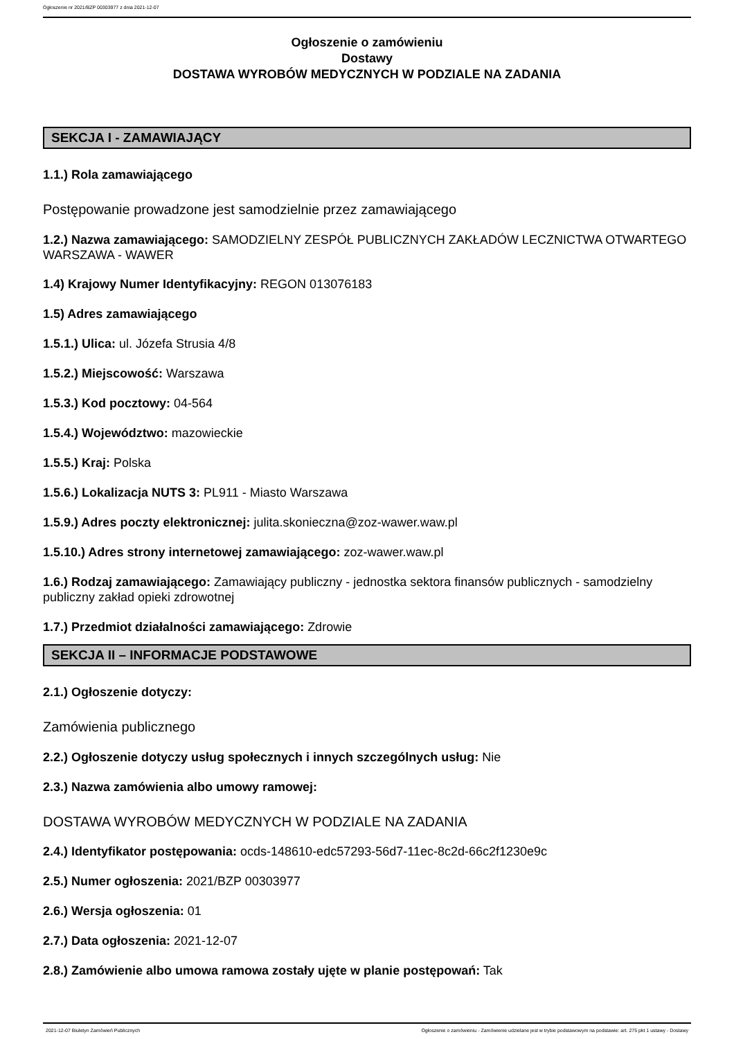Ogłoszenie nr 2021/BZP 00303977 z dnia 2021-12-07
Ogłoszenie o zamówieniu
Dostawy
DOSTAWA WYROBÓW MEDYCZNYCH W PODZIALE NA ZADANIA
SEKCJA I - ZAMAWIAJĄCY
1.1.) Rola zamawiającego
Postępowanie prowadzone jest samodzielnie przez zamawiającego
1.2.) Nazwa zamawiającego: SAMODZIELNY ZESPÓŁ PUBLICZNYCH ZAKŁADÓW LECZNICTWA OTWARTEGO WARSZAWA - WAWER
1.4) Krajowy Numer Identyfikacyjny: REGON 013076183
1.5) Adres zamawiającego
1.5.1.) Ulica: ul. Józefa Strusia 4/8
1.5.2.) Miejscowość: Warszawa
1.5.3.) Kod pocztowy: 04-564
1.5.4.) Województwo: mazowieckie
1.5.5.) Kraj: Polska
1.5.6.) Lokalizacja NUTS 3: PL911 - Miasto Warszawa
1.5.9.) Adres poczty elektronicznej: julita.skonieczna@zoz-wawer.waw.pl
1.5.10.) Adres strony internetowej zamawiającego: zoz-wawer.waw.pl
1.6.) Rodzaj zamawiającego: Zamawiający publiczny - jednostka sektora finansów publicznych - samodzielny publiczny zakład opieki zdrowotnej
1.7.) Przedmiot działalności zamawiającego: Zdrowie
SEKCJA II – INFORMACJE PODSTAWOWE
2.1.) Ogłoszenie dotyczy:
Zamówienia publicznego
2.2.) Ogłoszenie dotyczy usług społecznych i innych szczególnych usług: Nie
2.3.) Nazwa zamówienia albo umowy ramowej:
DOSTAWA WYROBÓW MEDYCZNYCH W PODZIALE NA ZADANIA
2.4.) Identyfikator postępowania: ocds-148610-edc57293-56d7-11ec-8c2d-66c2f1230e9c
2.5.) Numer ogłoszenia: 2021/BZP 00303977
2.6.) Wersja ogłoszenia: 01
2.7.) Data ogłoszenia: 2021-12-07
2.8.) Zamówienie albo umowa ramowa zostały ujęte w planie postępowań: Tak
2021-12-07 Biuletyn Zamówień Publicznych Ogłoszenie o zamówieniu - Zamówienie udzielane jest w trybie podstawowym na podstawie: art. 275 pkt 1 ustawy - Dostawy